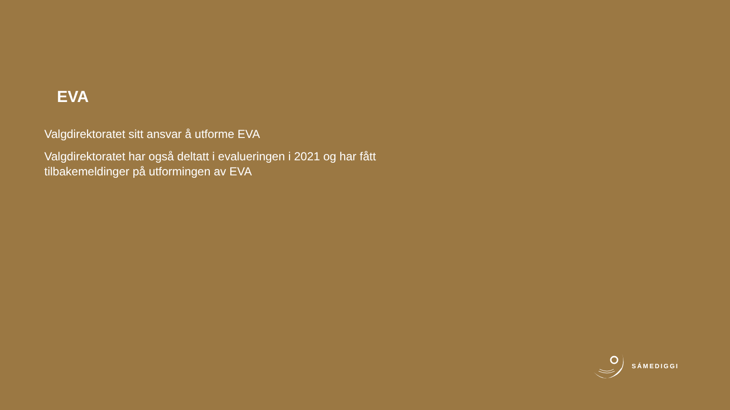EVA
Valgdirektoratet sitt ansvar å utforme EVA
Valgdirektoratet har også deltatt i evalueringen i 2021 og har fått tilbakemeldinger på utformingen av EVA
SÁMEDIGGI